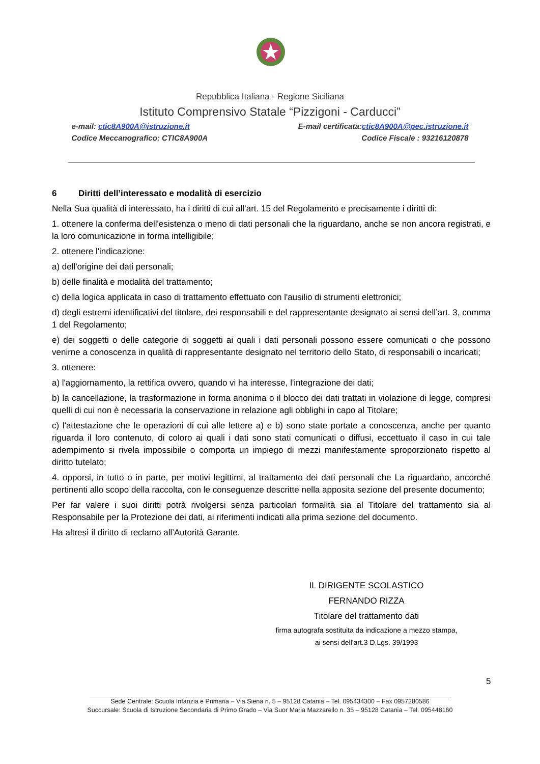Repubblica Italiana - Regione Siciliana
Istituto Comprensivo Statale “Pizzigoni - Carducci”
e-mail: ctic8A900A@istruzione.it E-mail certificata:ctic8A900A@pec.istruzione.it
Codice Meccanografico: CTIC8A900A Codice Fiscale : 93216120878
6 Diritti dell’interessato e modalità di esercizio
Nella Sua qualità di interessato, ha i diritti di cui all’art. 15 del Regolamento e precisamente i diritti di:
1. ottenere la conferma dell'esistenza o meno di dati personali che la riguardano, anche se non ancora registrati, e la loro comunicazione in forma intelligibile;
2. ottenere l'indicazione:
a) dell'origine dei dati personali;
b) delle finalità e modalità del trattamento;
c) della logica applicata in caso di trattamento effettuato con l'ausilio di strumenti elettronici;
d) degli estremi identificativi del titolare, dei responsabili e del rappresentante designato ai sensi dell’art. 3, comma 1 del Regolamento;
e) dei soggetti o delle categorie di soggetti ai quali i dati personali possono essere comunicati o che possono venirne a conoscenza in qualità di rappresentante designato nel territorio dello Stato, di responsabili o incaricati;
3. ottenere:
a) l'aggiornamento, la rettifica ovvero, quando vi ha interesse, l'integrazione dei dati;
b) la cancellazione, la trasformazione in forma anonima o il blocco dei dati trattati in violazione di legge, compresi quelli di cui non è necessaria la conservazione in relazione agli obblighi in capo al Titolare;
c) l'attestazione che le operazioni di cui alle lettere a) e b) sono state portate a conoscenza, anche per quanto riguarda il loro contenuto, di coloro ai quali i dati sono stati comunicati o diffusi, eccettuato il caso in cui tale adempimento si rivela impossibile o comporta un impiego di mezzi manifestamente sproporzionato rispetto al diritto tutelato;
4. opporsi, in tutto o in parte, per motivi legittimi, al trattamento dei dati personali che La riguardano, ancorché pertinenti allo scopo della raccolta, con le conseguenze descritte nella apposita sezione del presente documento;
Per far valere i suoi diritti potrà rivolgersi senza particolari formalità sia al Titolare del trattamento sia al Responsabile per la Protezione dei dati, ai riferimenti indicati alla prima sezione del documento.
Ha altresì il diritto di reclamo all’Autorità Garante.
IL DIRIGENTE SCOLASTICO
FERNANDO RIZZA
Titolare del trattamento dati
firma autografa sostituita da indicazione a mezzo stampa,
ai sensi dell'art.3 D.Lgs. 39/1993
5
Sede Centrale: Scuola Infanzia e Primaria – Via Siena n. 5 – 95128 Catania – Tel. 095434300 – Fax 0957280586
Succursale: Scuola di Istruzione Secondaria di Primo Grado – Via Suor Maria Mazzarello n. 35 – 95128 Catania – Tel. 095448160